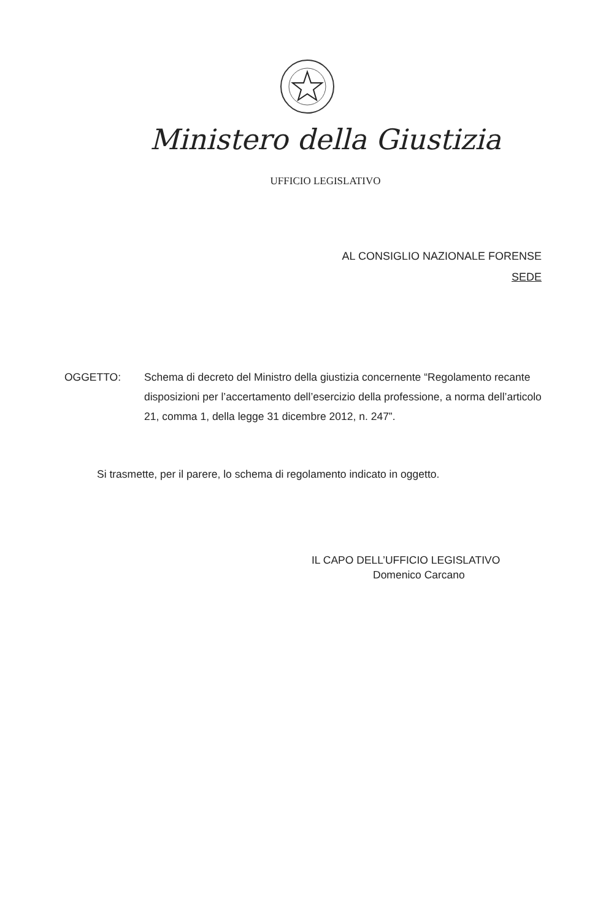Ministero della Giustizia
UFFICIO LEGISLATIVO
AL CONSIGLIO NAZIONALE FORENSE
SEDE
OGGETTO: Schema di decreto del Ministro della giustizia concernente “Regolamento recante disposizioni per l’accertamento dell’esercizio della professione, a norma dell’articolo 21, comma 1, della legge 31 dicembre 2012, n. 247”.
Si trasmette, per il parere, lo schema di regolamento indicato in oggetto.
IL CAPO DELL’UFFICIO LEGISLATIVO
Domenico Carcano